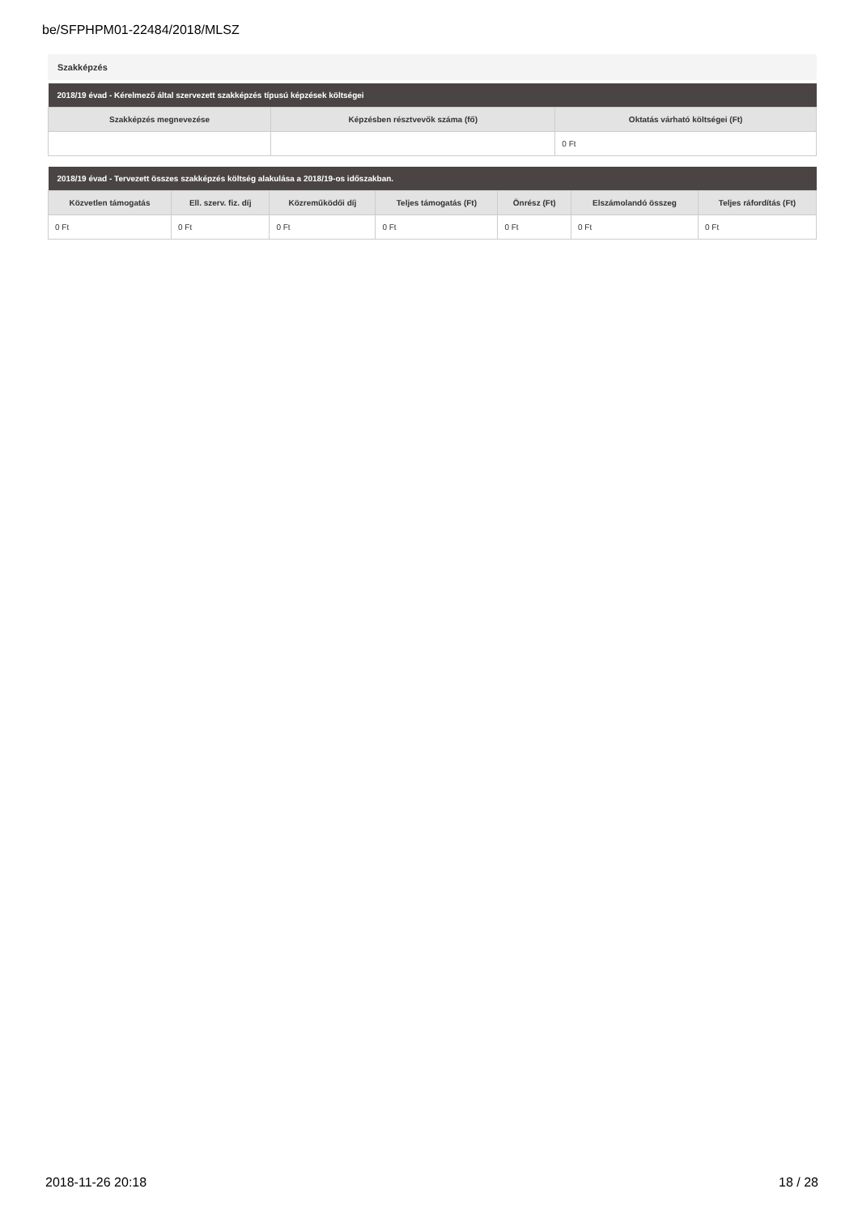be/SFPHPM01-22484/2018/MLSZ
Szakképzés
| 2018/19 évad - Kérelmező által szervezett szakképzés típusú képzések költségei | | |
| --- | --- | --- |
| Szakképzés megnevezése | Képzésben résztvevők száma (fő) | Oktatás várható költségei (Ft) |
| | | 0 Ft |
| 2018/19 évad - Tervezett összes szakképzés költség alakulása a 2018/19-os időszakban. | | | | | | |
| --- | --- | --- | --- | --- | --- | --- |
| Közvetlen támogatás | Ell. szerv. fiz. díj | Közreműködői díj | Teljes támogatás (Ft) | Önrész (Ft) | Elszámolandó összeg | Teljes ráfordítás (Ft) |
| 0 Ft | 0 Ft | 0 Ft | 0 Ft | 0 Ft | 0 Ft | 0 Ft |
2018-11-26 20:18 18 / 28